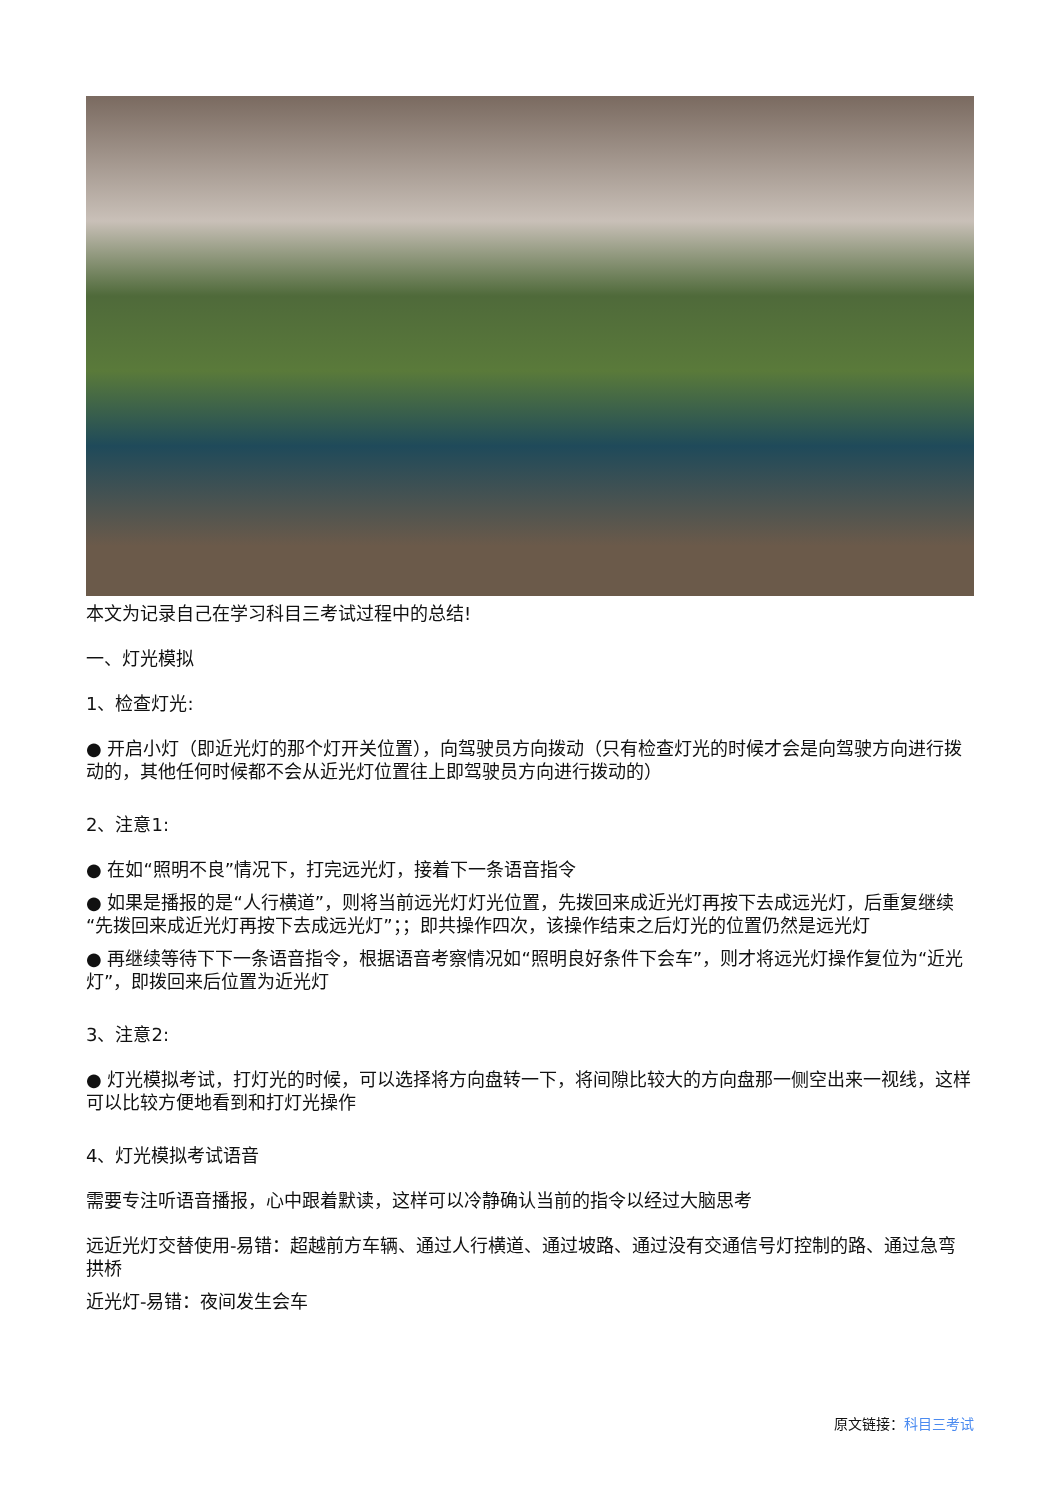本文为记录自己在学习科目三考试过程中的总结!
一、灯光模拟
1、检查灯光:
● 开启小灯（即近光灯的那个灯开关位置），向驾驶员方向拨动（只有检查灯光的时候才会是向驾驶方向进行拨动的，其他任何时候都不会从近光灯位置往上即驾驶员方向进行拨动的）
2、注意1:
● 在如“照明不良”情况下，打完远光灯，接着下一条语音指令
● 如果是播报的是“人行横道”，则将当前远光灯灯光位置，先拨回来成近光灯再按下去成远光灯，后重复继续“先拨回来成近光灯再按下去成远光灯”；；即共操作四次，该操作结束之后灯光的位置仍然是远光灯
● 再继续等待下下一条语音指令，根据语音考察情况如“照明良好条件下会车”，则才将远光灯操作复位为“近光灯”，即拨回来后位置为近光灯
3、注意2:
● 灯光模拟考试，打灯光的时候，可以选择将方向盘转一下，将间隙比较大的方向盘那一侧空出来一视线，这样可以比较方便地看到和打灯光操作
4、灯光模拟考试语音
需要专注听语音播报，心中跟着默读，这样可以冷静确认当前的指令以经过大脑思考
远近光灯交替使用-易错：超越前方车辆、通过人行横道、通过坡路、通过没有交通信号灯控制的路、通过急弯拱桥
近光灯-易错：夜间发生会车
原文链接：科目三考试